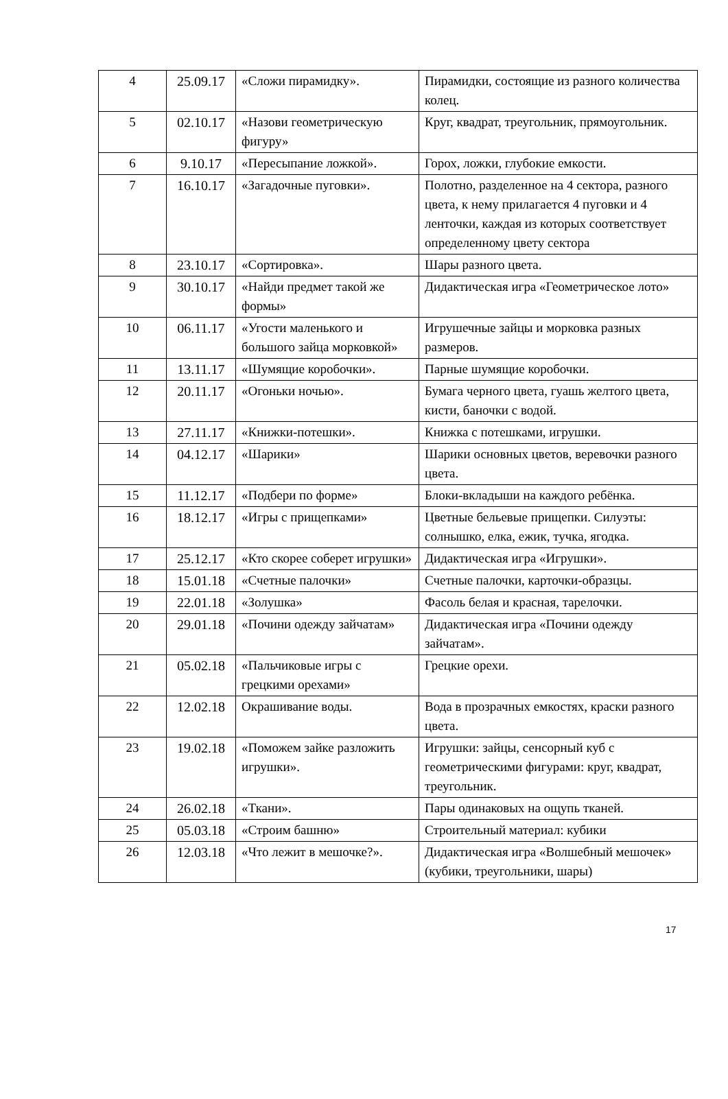| 4 | 25.09.17 | «Сложи пирамидку». | Пирамидки, состоящие из разного количества колец. |
| 5 | 02.10.17 | «Назови геометрическую фигуру» | Круг, квадрат, треугольник, прямоугольник. |
| 6 | 9.10.17 | «Пересыпание ложкой». | Горох, ложки, глубокие емкости. |
| 7 | 16.10.17 | «Загадочные пуговки». | Полотно, разделенное на 4 сектора, разного цвета, к нему прилагается 4 пуговки и 4 ленточки, каждая из которых соответствует определенному цвету сектора |
| 8 | 23.10.17 | «Сортировка». | Шары разного цвета. |
| 9 | 30.10.17 | «Найди предмет такой же формы» | Дидактическая игра «Геометрическое лото» |
| 10 | 06.11.17 | «Угости маленького и большого зайца морковкой» | Игрушечные зайцы и морковка разных размеров. |
| 11 | 13.11.17 | «Шумящие коробочки». | Парные шумящие коробочки. |
| 12 | 20.11.17 | «Огоньки ночью». | Бумага черного цвета, гуашь желтого цвета, кисти, баночки с водой. |
| 13 | 27.11.17 | «Книжки-потешки». | Книжка с потешками, игрушки. |
| 14 | 04.12.17 | «Шарики» | Шарики основных цветов, веревочки разного цвета. |
| 15 | 11.12.17 | «Подбери по форме» | Блоки-вкладыши на каждого ребёнка. |
| 16 | 18.12.17 | «Игры с прищепками» | Цветные бельевые прищепки. Силуэты: солнышко, елка, ежик, тучка, ягодка. |
| 17 | 25.12.17 | «Кто скорее соберет игрушки» | Дидактическая игра «Игрушки». |
| 18 | 15.01.18 | «Счетные палочки» | Счетные палочки, карточки-образцы. |
| 19 | 22.01.18 | «Золушка» | Фасоль белая и красная, тарелочки. |
| 20 | 29.01.18 | «Почини одежду зайчатам» | Дидактическая игра «Почини одежду зайчатам». |
| 21 | 05.02.18 | «Пальчиковые игры с грецкими орехами» | Грецкие орехи. |
| 22 | 12.02.18 | Окрашивание воды. | Вода в прозрачных емкостях, краски разного цвета. |
| 23 | 19.02.18 | «Поможем зайке разложить игрушки». | Игрушки: зайцы, сенсорный куб с геометрическими фигурами: круг, квадрат, треугольник. |
| 24 | 26.02.18 | «Ткани». | Пары одинаковых на ощупь тканей. |
| 25 | 05.03.18 | «Строим башню» | Строительный материал: кубики |
| 26 | 12.03.18 | «Что лежит в мешочке?». | Дидактическая игра «Волшебный мешочек» (кубики, треугольники, шары) |
17